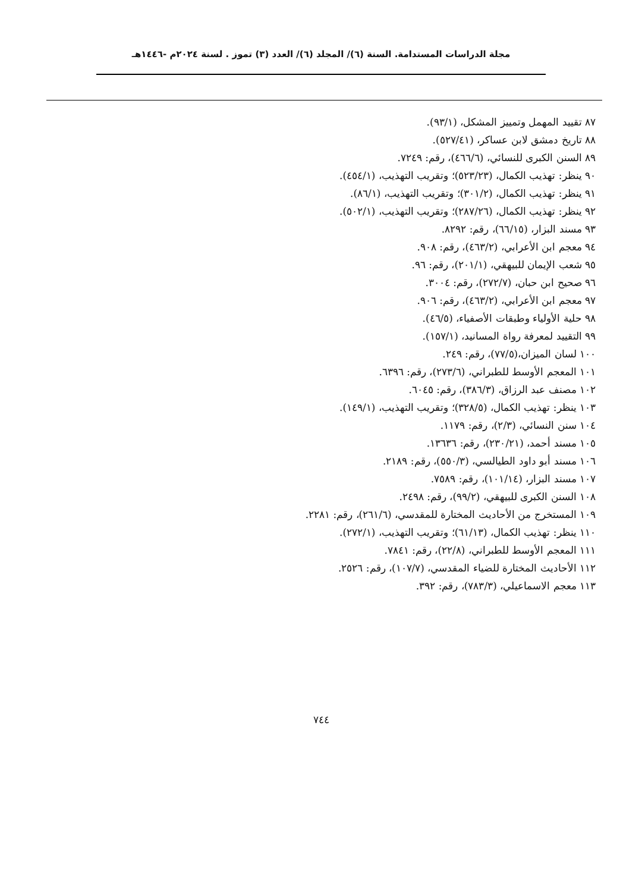مجلة الدراسات المستدامة. السنة (٦)/ المجلد (٦)/ العدد (٣) تموز . لسنة ٢٠٢٤م -١٤٤٦هـ
٨٧ تقييد المهمل وتمييز المشكل، (٩٣/١).
٨٨ تاريخ دمشق لابن عساكر، (٥٢٧/٤١).
٨٩ السنن الكبرى للنسائي، (٤٦٦/٦)، رقم: ٧٢٤٩.
٩٠ ينظر: تهذيب الكمال، (٥٢٣/٢٣)؛ وتقريب التهذيب، (٤٥٤/١).
٩١ ينظر: تهذيب الكمال، (٣٠١/٢)؛ وتقريب التهذيب، (٨٦/١).
٩٢ ينظر: تهذيب الكمال، (٢٨٧/٢٦)؛ وتقريب التهذيب، (٥٠٢/١).
٩٣ مسند البزار، (٦٦/١٥)، رقم: ٨٢٩٢.
٩٤ معجم ابن الأعرابي، (٤٦٣/٢)، رقم: ٩٠٨.
٩٥ شعب الإيمان للبيهقي، (٢٠١/١)، رقم: ٩٦.
٩٦ صحيح ابن حبان، (٢٧٢/٧)، رقم: ٣٠٠٤.
٩٧ معجم ابن الأعرابي، (٤٦٣/٢)، رقم: ٩٠٦.
٩٨ حلية الأولياء وطبقات الأصفياء، (٤٦/٥).
٩٩ التقييد لمعرفة رواة المسانيد، (١٥٧/١).
١٠٠ لسان الميزان،(٧٧/٥)، رقم: ٢٤٩.
١٠١ المعجم الأوسط للطبراني، (٢٧٣/٦)، رقم: ٦٣٩٦.
١٠٢ مصنف عبد الرزاق، (٣٨٦/٣)، رقم: ٦٠٤٥.
١٠٣ ينظر: تهذيب الكمال، (٣٢٨/٥)؛ وتقريب التهذيب، (١٤٩/١).
١٠٤ سنن النسائي، (٢/٣)، رقم: ١١٧٩.
١٠٥ مسند أحمد، (٢٣٠/٢١)، رقم: ١٣٦٣٦.
١٠٦ مسند أبو داود الطيالسي، (٥٥٠/٣)، رقم: ٢١٨٩.
١٠٧ مسند البزار، (١٠١/١٤)، رقم: ٧٥٨٩.
١٠٨ السنن الكبرى للبيهقي، (٩٩/٢)، رقم: ٢٤٩٨.
١٠٩ المستخرج من الأحاديث المختارة للمقدسي، (٢٦١/٦)، رقم: ٢٢٨١.
١١٠ ينظر: تهذيب الكمال، (٦١/١٣)؛ وتقريب التهذيب، (٢٧٢/١).
١١١ المعجم الأوسط للطبراني، (٢٢/٨)، رقم: ٧٨٤١.
١١٢ الأحاديث المختارة للضياء المقدسي، (١٠٧/٧)، رقم: ٢٥٢٦.
١١٣ معجم الاسماعيلي، (٧٨٣/٣)، رقم: ٣٩٢.
٧٤٤